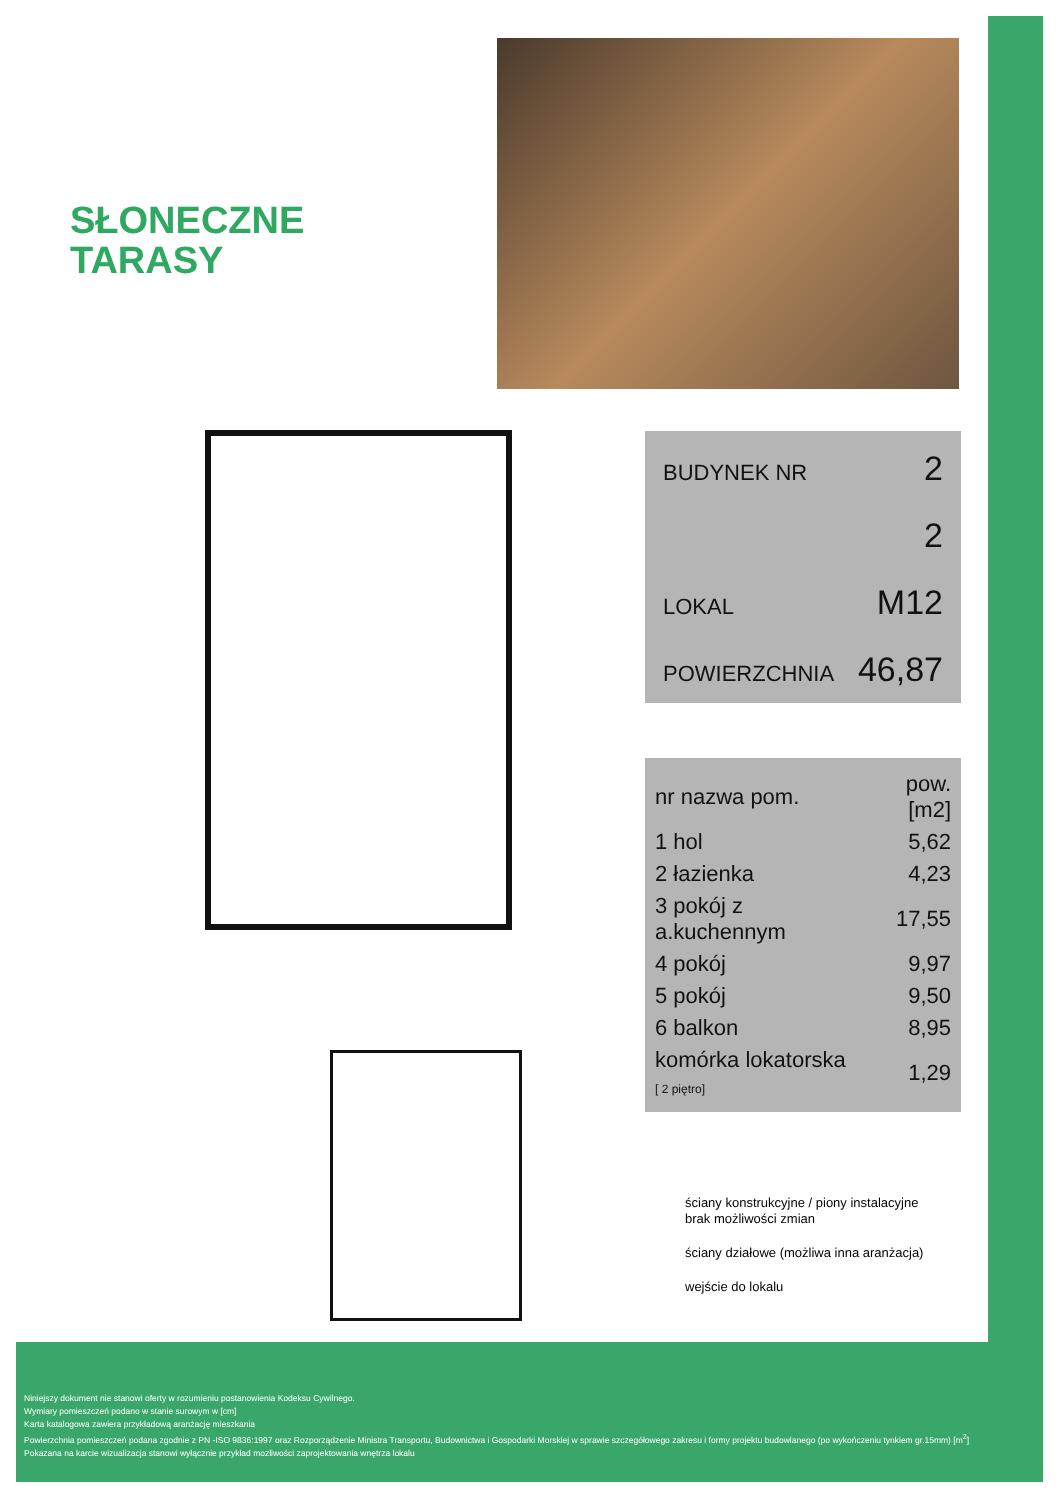SŁONECZNE
TARASY
BUDYNEK NR 2
2
LOKAL M12
POWIERZCHNIA 46,87
| nr nazwa pom. | pow.[m2] |
| --- | --- |
| 1 hol | 5,62 |
| 2 łazienka | 4,23 |
| 3 pokój z a.kuchennym | 17,55 |
| 4 pokój | 9,97 |
| 5 pokój | 9,50 |
| 6 balkon | 8,95 |
| komórka lokatorska [ 2 piętro] | 1,29 |
ściany konstrukcyjne / piony instalacyjne
brak możliwości zmian
ściany działowe (możliwa inna aranżacja)
wejście do lokalu
Niniejszy dokument nie stanowi oferty w rozumieniu postanowienia Kodeksu Cywilnego.
Wymiary pomieszczeń podano w stanie surowym w [cm]
Karta katalogowa zawiera przykładową aranżację mieszkania
Powierzchnia pomieszczeń podana zgodnie z PN -ISO 9836:1997 oraz Rozporządzenie Ministra Transportu, Budownictwa i Gospodarki Morskiej w sprawie szczegółowego zakresu i formy projektu budowlanego (po wykończeniu tynkiem gr.15mm) [m<sup>2</sup>]
Pokazana na karcie wizualizacja stanowi wyłącznie przykład mozliwości zaprojektowania wnętrza lokalu